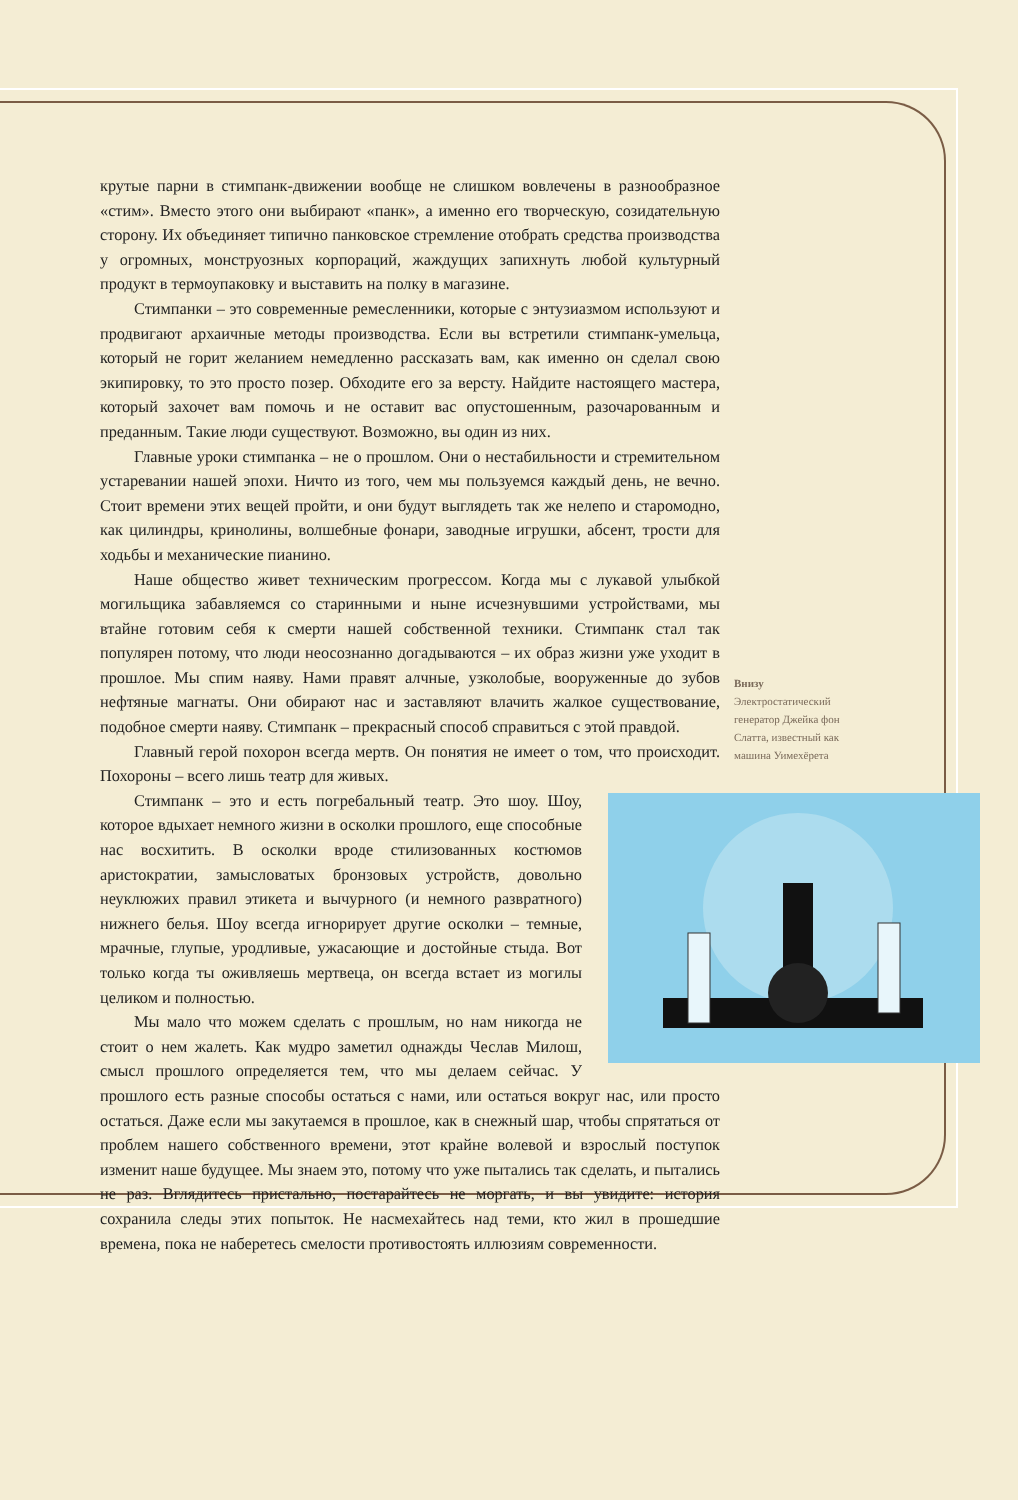Внизу
Электростатический генератор Джейка фон Слатта, известный как машина Уимехёрета
крутые парни в стимпанк-движении вообще не слишком вовлечены в разнообразное «стим». Вместо этого они выбирают «панк», а именно его творческую, созидательную сторону. Их объединяет типично панковское стремление отобрать средства производства у огромных, монструозных корпораций, жаждущих запихнуть любой культурный продукт в термоупаковку и выставить на полку в магазине.
Стимпанки – это современные ремесленники, которые с энтузиазмом используют и продвигают архаичные методы производства. Если вы встретили стимпанк-умельца, который не горит желанием немедленно рассказать вам, как именно он сделал свою экипировку, то это просто позер. Обходите его за версту. Найдите настоящего мастера, который захочет вам помочь и не оставит вас опустошенным, разочарованным и преданным. Такие люди существуют. Возможно, вы один из них.
Главные уроки стимпанка – не о прошлом. Они о нестабильности и стремительном устаревании нашей эпохи. Ничто из того, чем мы пользуемся каждый день, не вечно. Стоит времени этих вещей пройти, и они будут выглядеть так же нелепо и старомодно, как цилиндры, кринолины, волшебные фонари, заводные игрушки, абсент, трости для ходьбы и механические пианино.
Наше общество живет техническим прогрессом. Когда мы с лукавой улыбкой могильщика забавляемся со старинными и ныне исчезнувшими устройствами, мы втайне готовим себя к смерти нашей собственной техники. Стимпанк стал так популярен потому, что люди неосознанно догадываются – их образ жизни уже уходит в прошлое. Мы спим наяву. Нами правят алчные, узколобые, вооруженные до зубов нефтяные магнаты. Они обирают нас и заставляют влачить жалкое существование, подобное смерти наяву. Стимпанк – прекрасный способ справиться с этой правдой.
Главный герой похорон всегда мертв. Он понятия не имеет о том, что происходит. Похороны – всего лишь театр для живых.
Стимпанк – это и есть погребальный театр. Это шоу. Шоу, которое вдыхает немного жизни в осколки прошлого, еще способные нас восхитить. В осколки вроде стилизованных костюмов аристократии, замысловатых бронзовых устройств, довольно неуклюжих правил этикета и вычурного (и немного развратного) нижнего белья. Шоу всегда игнорирует другие осколки – темные, мрачные, глупые, уродливые, ужасающие и достойные стыда. Вот только когда ты оживляешь мертвеца, он всегда встает из могилы целиком и полностью.
Мы мало что можем сделать с прошлым, но нам никогда не стоит о нем жалеть. Как мудро заметил однажды Чеслав Милош, смысл прошлого определяется тем, что мы делаем сейчас. У прошлого есть разные способы остаться с нами, или остаться вокруг нас, или просто остаться. Даже если мы закутаемся в прошлое, как в снежный шар, чтобы спрятаться от проблем нашего собственного времени, этот крайне волевой и взрослый поступок изменит наше будущее. Мы знаем это, потому что уже пытались так сделать, и пытались не раз. Вглядитесь пристально, постарайтесь не моргать, и вы увидите: история сохранила следы этих попыток. Не насмехайтесь над теми, кто жил в прошедшие времена, пока не наберетесь смелости противостоять иллюзиям современности.